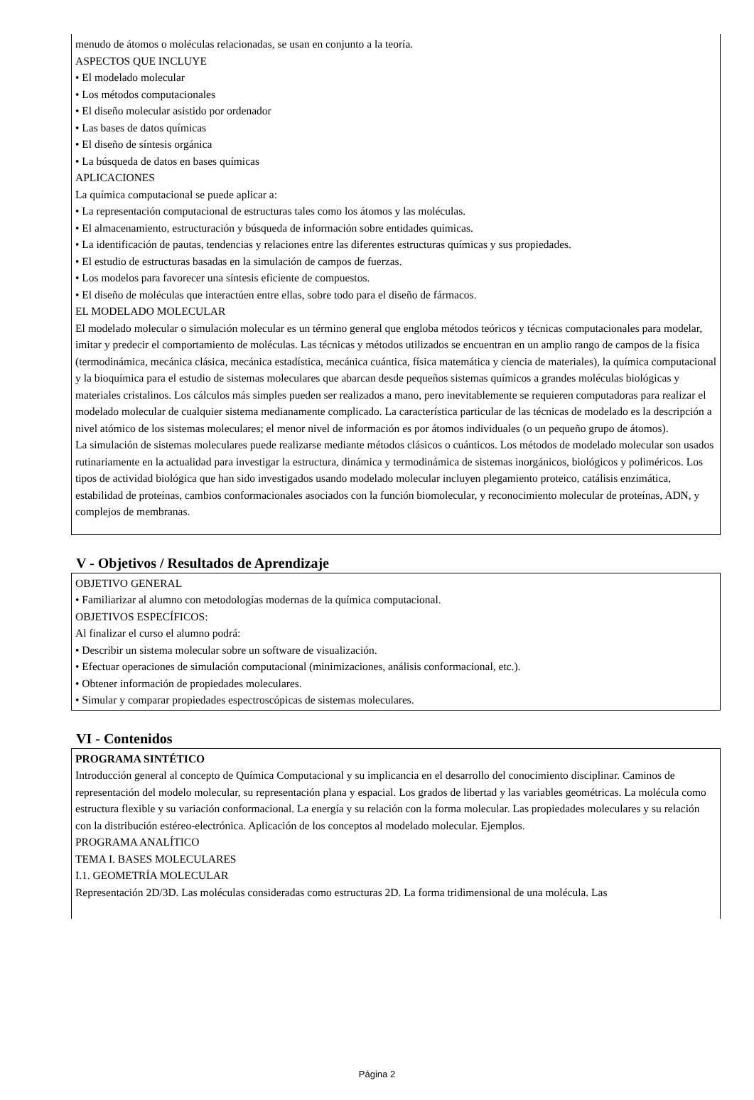menudo de átomos o moléculas relacionadas, se usan en conjunto a la teoría.
ASPECTOS QUE INCLUYE
• El modelado molecular
• Los métodos computacionales
• El diseño molecular asistido por ordenador
• Las bases de datos químicas
• El diseño de síntesis orgánica
• La búsqueda de datos en bases químicas
APLICACIONES
La química computacional se puede aplicar a:
• La representación computacional de estructuras tales como los átomos y las moléculas.
• El almacenamiento, estructuración y búsqueda de información sobre entidades químicas.
• La identificación de pautas, tendencias y relaciones entre las diferentes estructuras químicas y sus propiedades.
• El estudio de estructuras basadas en la simulación de campos de fuerzas.
• Los modelos para favorecer una síntesis eficiente de compuestos.
• El diseño de moléculas que interactúen entre ellas, sobre todo para el diseño de fármacos.
EL MODELADO MOLECULAR
El modelado molecular o simulación molecular es un término general que engloba métodos teóricos y técnicas computacionales para modelar, imitar y predecir el comportamiento de moléculas. Las técnicas y métodos utilizados se encuentran en un amplio rango de campos de la física (termodinámica, mecánica clásica, mecánica estadística, mecánica cuántica, física matemática y ciencia de materiales), la química computacional y la bioquímica para el estudio de sistemas moleculares que abarcan desde pequeños sistemas químicos a grandes moléculas biológicas y materiales cristalinos. Los cálculos más simples pueden ser realizados a mano, pero inevitablemente se requieren computadoras para realizar el modelado molecular de cualquier sistema medianamente complicado. La característica particular de las técnicas de modelado es la descripción a nivel atómico de los sistemas moleculares; el menor nivel de información es por átomos individuales (o un pequeño grupo de átomos).
La simulación de sistemas moleculares puede realizarse mediante métodos clásicos o cuánticos. Los métodos de modelado molecular son usados rutinariamente en la actualidad para investigar la estructura, dinámica y termodinámica de sistemas inorgánicos, biológicos y poliméricos. Los tipos de actividad biológica que han sido investigados usando modelado molecular incluyen plegamiento proteico, catálisis enzimática, estabilidad de proteínas, cambios conformacionales asociados con la función biomolecular, y reconocimiento molecular de proteínas, ADN, y complejos de membranas.
V - Objetivos / Resultados de Aprendizaje
OBJETIVO GENERAL
• Familiarizar al alumno con metodologías modernas de la química computacional.
OBJETIVOS ESPECÍFICOS:
Al finalizar el curso el alumno podrá:
• Describir un sistema molecular sobre un software de visualización.
• Efectuar operaciones de simulación computacional (minimizaciones, análisis conformacional, etc.).
• Obtener información de propiedades moleculares.
• Simular y comparar propiedades espectroscópicas de sistemas moleculares.
VI - Contenidos
PROGRAMA SINTÉTICO
Introducción general al concepto de Química Computacional y su implicancia en el desarrollo del conocimiento disciplinar. Caminos de representación del modelo molecular, su representación plana y espacial. Los grados de libertad y las variables geométricas. La molécula como estructura flexible y su variación conformacional. La energía y su relación con la forma molecular. Las propiedades moleculares y su relación con la distribución estéreo-electrónica. Aplicación de los conceptos al modelado molecular. Ejemplos.
PROGRAMA ANALÍTICO
TEMA I. BASES MOLECULARES
I.1. GEOMETRÍA MOLECULAR
Representación 2D/3D. Las moléculas consideradas como estructuras 2D. La forma tridimensional de una molécula. Las
Página 2